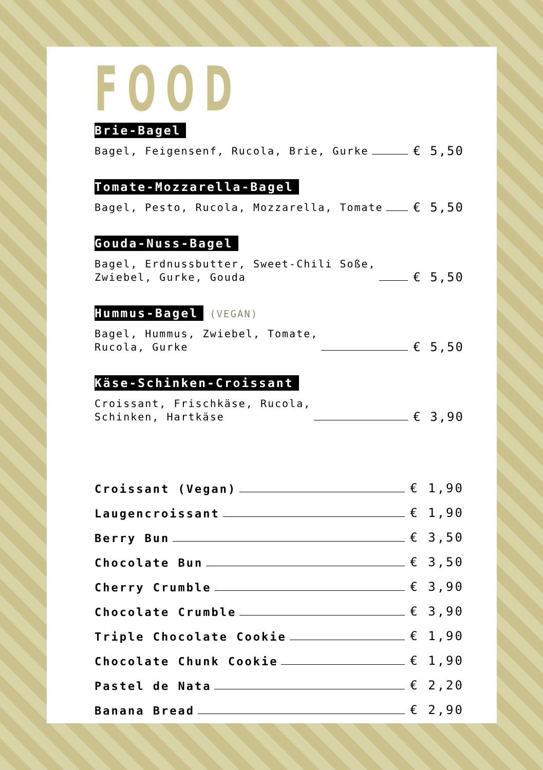FOOD
Brie-Bagel
Bagel, Feigensenf, Rucola, Brie, Gurke € 5,50
Tomate-Mozzarella-Bagel
Bagel, Pesto, Rucola, Mozzarella, Tomate € 5,50
Gouda-Nuss-Bagel
Bagel, Erdnussbutter, Sweet-Chili Soße,
Zwiebel, Gurke, Gouda € 5,50
Hummus-Bagel (VEGAN)
Bagel, Hummus, Zwiebel, Tomate,
Rucola, Gurke € 5,50
Käse-Schinken-Croissant
Croissant, Frischkäse, Rucola,
Schinken, Hartkäse € 3,90
Croissant (Vegan) € 1,90
Laugencroissant € 1,90
Berry Bun € 3,50
Chocolate Bun € 3,50
Cherry Crumble € 3,90
Chocolate Crumble € 3,90
Triple Chocolate Cookie € 1,90
Chocolate Chunk Cookie € 1,90
Pastel de Nata € 2,20
Banana Bread € 2,90